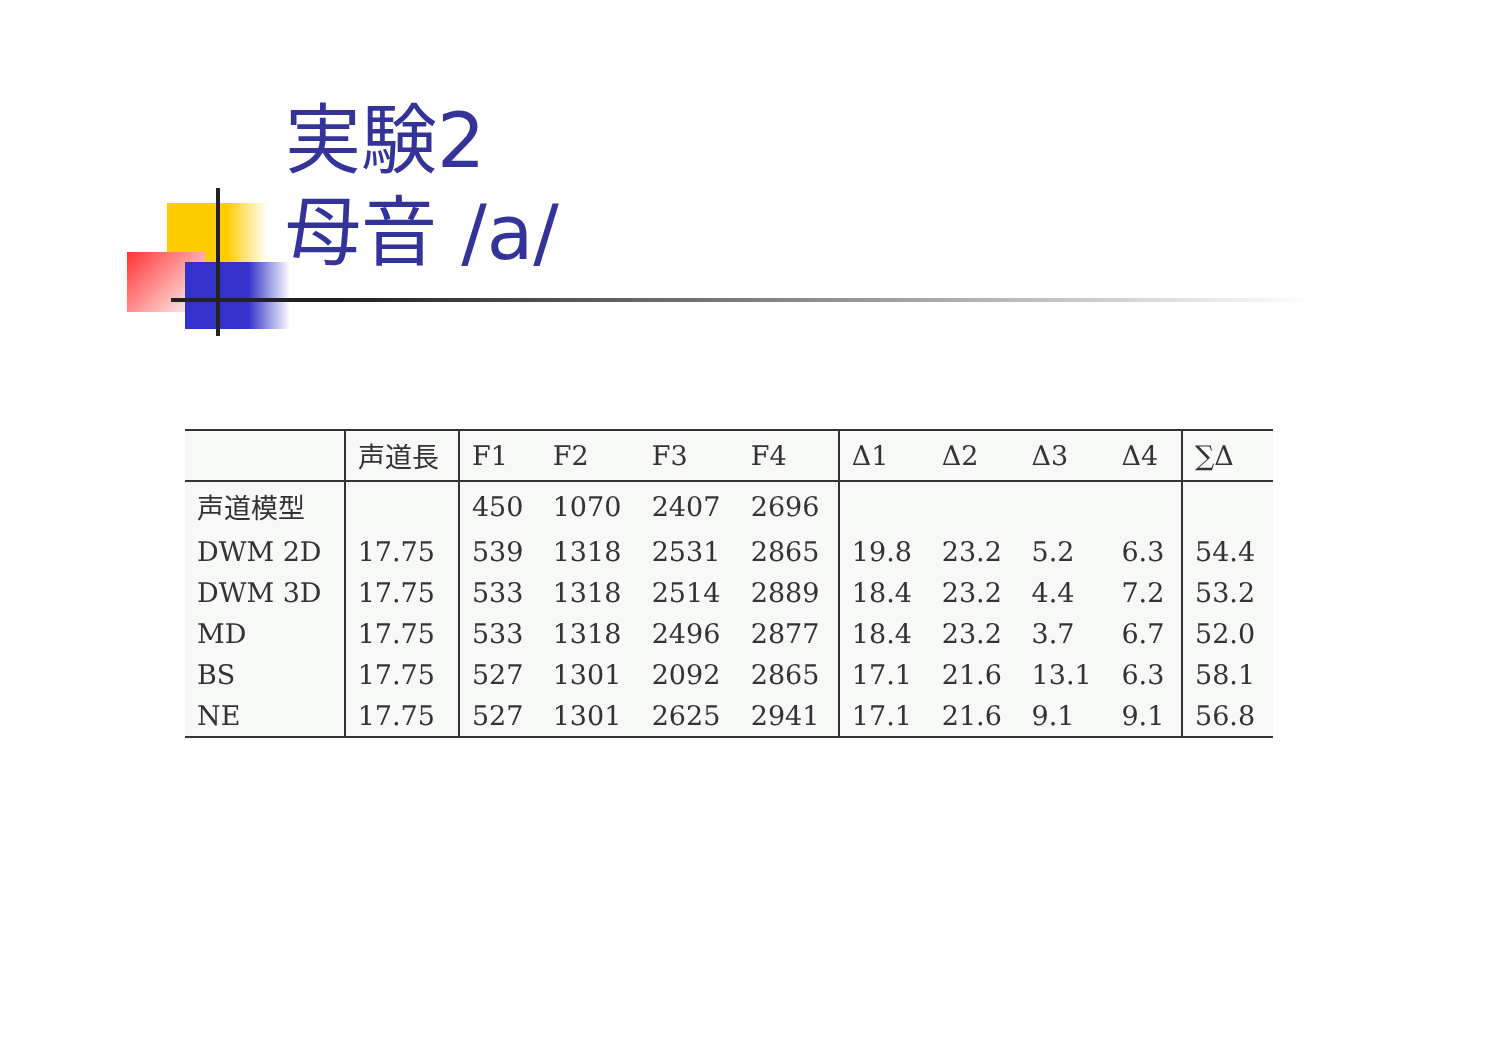実験2
母音 /a/
| | 声道長 | F1 | F2 | F3 | F4 | Δ1 | Δ2 | Δ3 | Δ4 | ∑Δ |
| --- | --- | --- | --- | --- | --- | --- | --- | --- | --- | --- |
| 声道模型 | | 450 | 1070 | 2407 | 2696 | | | | | |
| DWM 2D | 17.75 | 539 | 1318 | 2531 | 2865 | 19.8 | 23.2 | 5.2 | 6.3 | 54.4 |
| DWM 3D | 17.75 | 533 | 1318 | 2514 | 2889 | 18.4 | 23.2 | 4.4 | 7.2 | 53.2 |
| MD | 17.75 | 533 | 1318 | 2496 | 2877 | 18.4 | 23.2 | 3.7 | 6.7 | 52.0 |
| BS | 17.75 | 527 | 1301 | 2092 | 2865 | 17.1 | 21.6 | 13.1 | 6.3 | 58.1 |
| NE | 17.75 | 527 | 1301 | 2625 | 2941 | 17.1 | 21.6 | 9.1 | 9.1 | 56.8 |